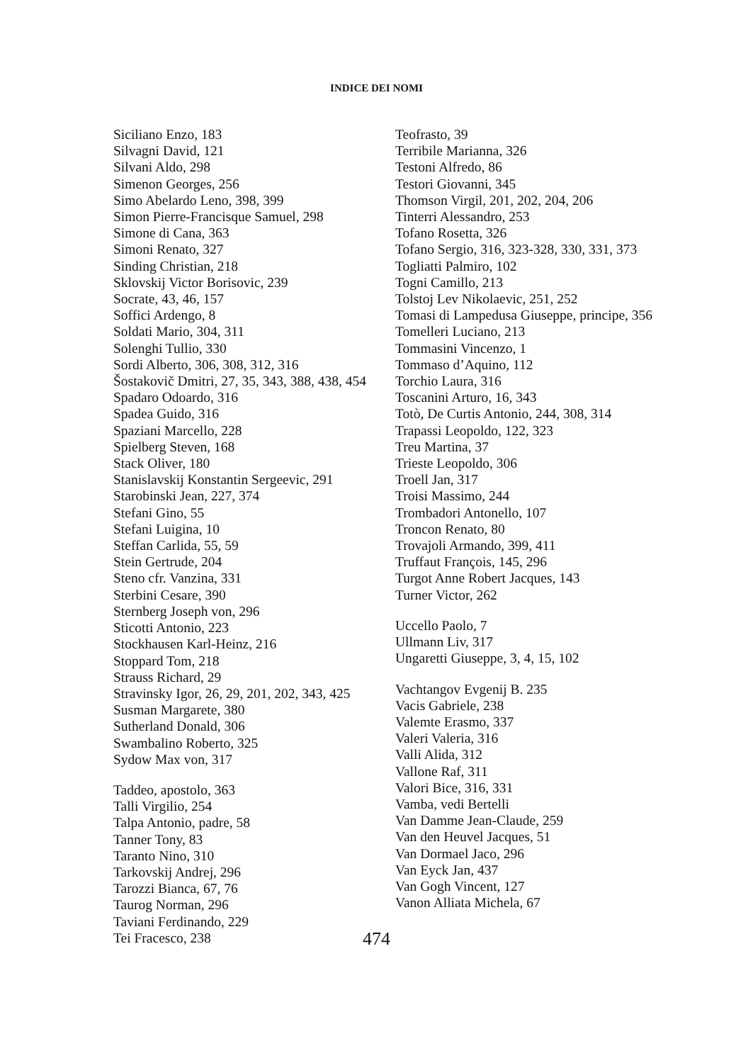INDICE DEI NOMI
Siciliano Enzo, 183
Silvagni David, 121
Silvani Aldo, 298
Simenon Georges, 256
Simo Abelardo Leno, 398, 399
Simon Pierre-Francisque Samuel, 298
Simone di Cana, 363
Simoni Renato, 327
Sinding Christian, 218
Sklovskij Victor Borisovic, 239
Socrate, 43, 46, 157
Soffici Ardengo, 8
Soldati Mario, 304, 311
Solenghi Tullio, 330
Sordi Alberto, 306, 308, 312, 316
Šostakovič Dmitri, 27, 35, 343, 388, 438, 454
Spadaro Odoardo, 316
Spadea Guido, 316
Spaziani Marcello, 228
Spielberg Steven, 168
Stack Oliver, 180
Stanislavskij Konstantin Sergeevic, 291
Starobinski Jean, 227, 374
Stefani Gino, 55
Stefani Luigina, 10
Steffan Carlida, 55, 59
Stein Gertrude, 204
Steno cfr. Vanzina, 331
Sterbini Cesare, 390
Sternberg Joseph von, 296
Sticotti Antonio, 223
Stockhausen Karl-Heinz, 216
Stoppard Tom, 218
Strauss Richard, 29
Stravinsky Igor, 26, 29, 201, 202, 343, 425
Susman Margarete, 380
Sutherland Donald, 306
Swambalino Roberto, 325
Sydow Max von, 317
Taddeo, apostolo, 363
Talli Virgilio, 254
Talpa Antonio, padre, 58
Tanner Tony, 83
Taranto Nino, 310
Tarkovskij Andrej, 296
Tarozzi Bianca, 67, 76
Taurog Norman, 296
Taviani Ferdinando, 229
Tei Fracesco, 238
Teofrasto, 39
Terribile Marianna, 326
Testoni Alfredo, 86
Testori Giovanni, 345
Thomson Virgil, 201, 202, 204, 206
Tinterri Alessandro, 253
Tofano Rosetta, 326
Tofano Sergio, 316, 323-328, 330, 331, 373
Togliatti Palmiro, 102
Togni Camillo, 213
Tolstoj Lev Nikolaevic, 251, 252
Tomasi di Lampedusa Giuseppe, principe, 356
Tomelleri Luciano, 213
Tommasini Vincenzo, 1
Tommaso d’Aquino, 112
Torchio Laura, 316
Toscanini Arturo, 16, 343
Totò, De Curtis Antonio, 244, 308, 314
Trapassi Leopoldo, 122, 323
Treu Martina, 37
Trieste Leopoldo, 306
Troell Jan, 317
Troisi Massimo, 244
Trombadori Antonello, 107
Troncon Renato, 80
Trovajoli Armando, 399, 411
Truffaut François, 145, 296
Turgot Anne Robert Jacques, 143
Turner Victor, 262
Uccello Paolo, 7
Ullmann Liv, 317
Ungaretti Giuseppe, 3, 4, 15, 102
Vachtangov Evgenij B. 235
Vacis Gabriele, 238
Valemte Erasmo, 337
Valeri Valeria, 316
Valli Alida, 312
Vallone Raf, 311
Valori Bice, 316, 331
Vamba, vedi Bertelli
Van Damme Jean-Claude, 259
Van den Heuvel Jacques, 51
Van Dormael Jaco, 296
Van Eyck Jan, 437
Van Gogh Vincent, 127
Vanon Alliata Michela, 67
474